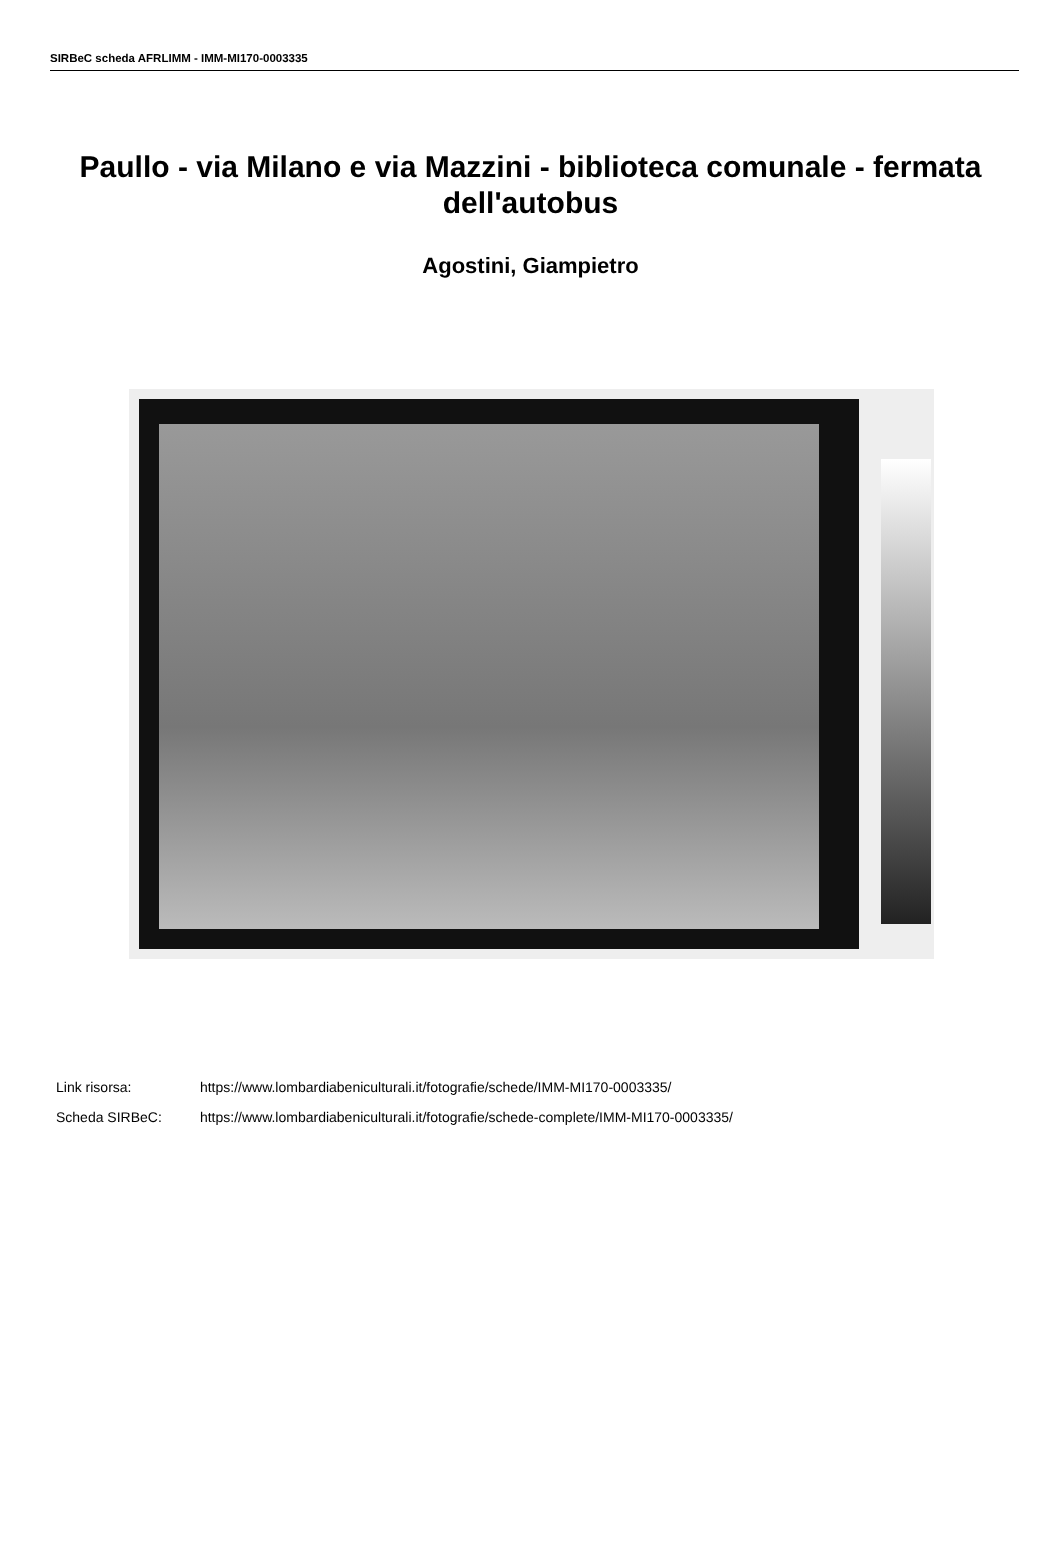SIRBeC scheda AFRLIMM - IMM-MI170-0003335
Paullo - via Milano e via Mazzini - biblioteca comunale - fermata dell'autobus
Agostini, Giampietro
Link risorsa: https://www.lombardiabeniculturali.it/fotografie/schede/IMM-MI170-0003335/
Scheda SIRBeC: https://www.lombardiabeniculturali.it/fotografie/schede-complete/IMM-MI170-0003335/